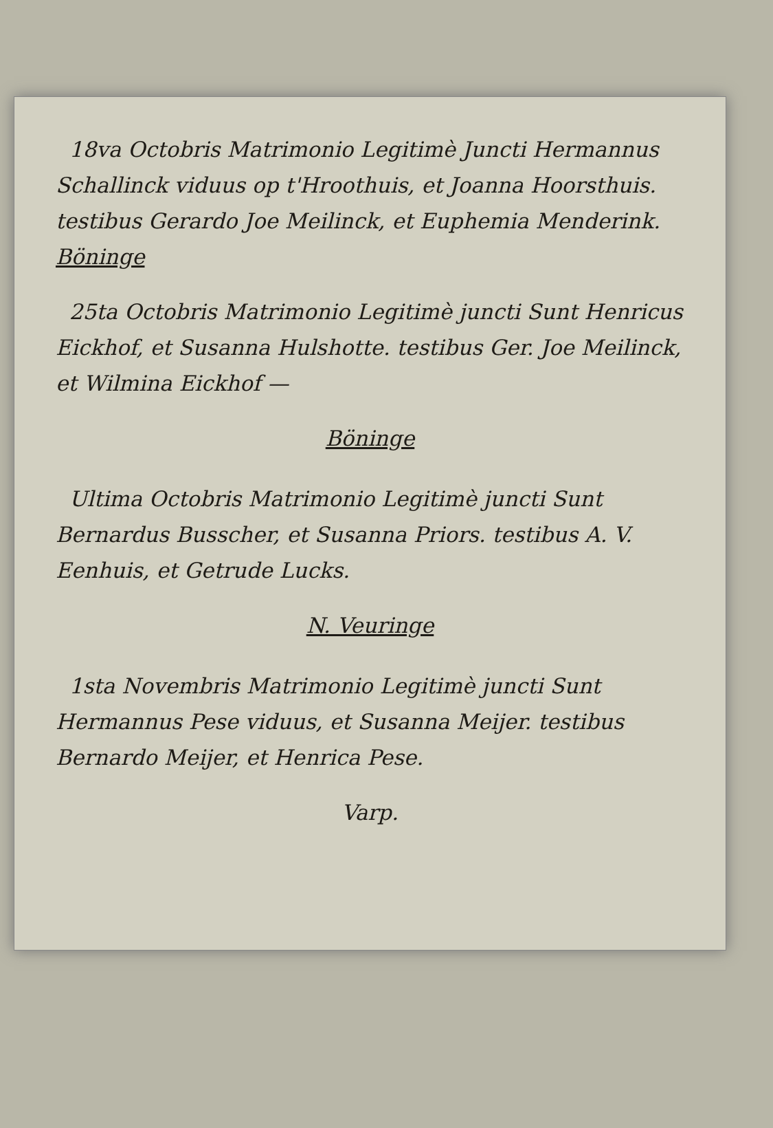18va Octobris Matrimonio Legitimè Juncti Hermannus Schallinck viduus op t'Hroothuis, et Joanna Hoorsthuis. testibus Gerardo Joe Meilinck, et Euphemia Menderink. Böninge
25ta Octobris Matrimonio Legitimè juncti Sunt Henricus Eickhof, et Susanna Hulshotte. testibus Ger. Joe Meilinck, et Wilmina Eickhof —
Böninge
Ultima Octobris Matrimonio Legitimè juncti Sunt Bernardus Busscher, et Susanna Priors. testibus A. V. Eenhuis, et Getrude Lucks.
N. Veuringe
1sta Novembris Matrimonio Legitimè juncti Sunt Hermannus Pese viduus, et Susanna Meijer. testibus Bernardo Meijer, et Henrica Pese.
Varp.